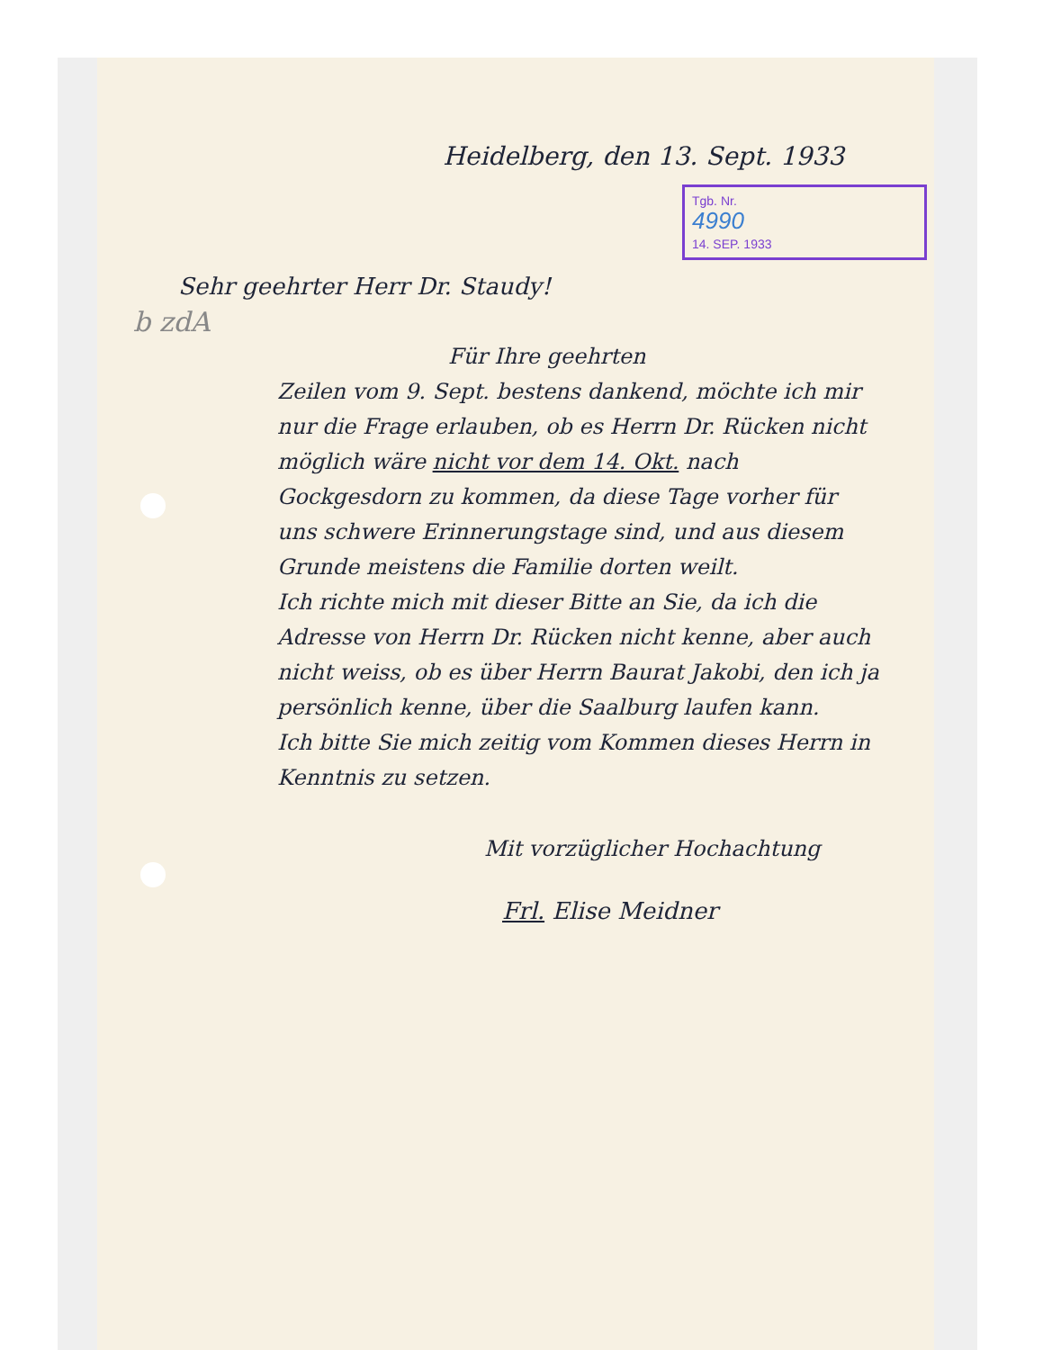Heidelberg, den 13. Sept. 1933
Tgb. Nr.
4990
14. SEP. 1933
Sehr geehrter Herr Dr. Staudy!
b zdA
Für Ihre geehrten
Zeilen vom 9. Sept. bestens dankend, möchte ich mir nur die Frage erlauben, ob es Herrn Dr. Rücken nicht möglich wäre nicht vor dem 14. Okt. nach Gockgesdorn zu kommen, da diese Tage vorher für uns schwere Erinnerungstage sind, und aus diesem Grunde meistens die Familie dorten weilt.
Ich richte mich mit dieser Bitte an Sie, da ich die Adresse von Herrn Dr. Rücken nicht kenne, aber auch nicht weiss, ob es über Herrn Baurat Jakobi, den ich ja persönlich kenne, über die Saalburg laufen kann.
Ich bitte Sie mich zeitig vom Kommen dieses Herrn in Kenntnis zu setzen.
Mit vorzüglicher Hochachtung
Frl. Elise Meidner